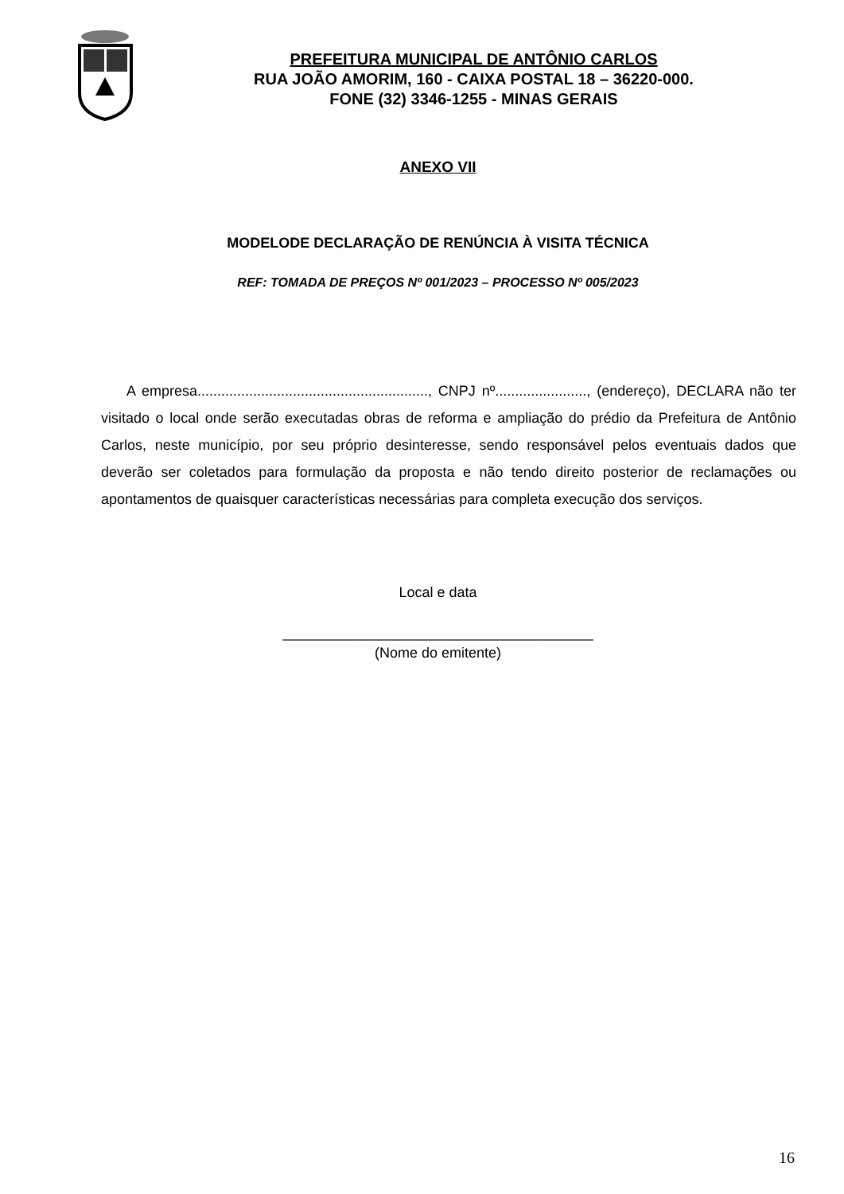PREFEITURA MUNICIPAL DE ANTÔNIO CARLOS
RUA JOÃO AMORIM, 160 - CAIXA POSTAL 18 – 36220-000.
FONE (32) 3346-1255 - MINAS GERAIS
ANEXO VII
MODELODE DECLARAÇÃO DE RENÚNCIA À VISITA TÉCNICA
REF: TOMADA DE PREÇOS Nº 001/2023 – PROCESSO Nº 005/2023
A empresa.........................................................., CNPJ nº......................., (endereço), DECLARA não ter visitado o local onde serão executadas obras de reforma e ampliação do prédio da Prefeitura de Antônio Carlos, neste município, por seu próprio desinteresse, sendo responsável pelos eventuais dados que deverão ser coletados para formulação da proposta e não tendo direito posterior de reclamações ou apontamentos de quaisquer características necessárias para completa execução dos serviços.
Local e data
_______________________________________
(Nome do emitente)
16